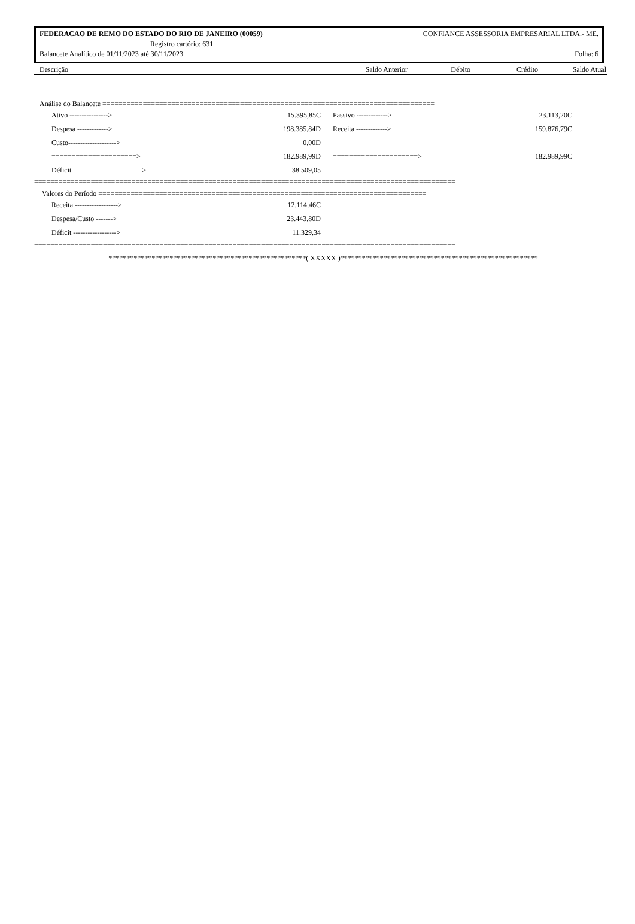FEDERACAO DE REMO DO ESTADO DO RIO DE JANEIRO (00059) CONFIANCE ASSESSORIA EMPRESARIAL LTDA.- ME.
Registro cartório: 631
Balancete Analítico de 01/11/2023 até 30/11/2023 Folha: 6
Descrição Saldo Anterior Débito Crédito Saldo Atual
Análise do Balancete ==================================================================================
| | Ativo ----------------> | 15.395,85C | | Passivo -------------> | 23.113,20C |
| | Despesa -------------> | 198.385,84D | | Receita -------------> | 159.876,79C |
| | Custo--------------------> | 0,00D | | | |
| | =====================> | 182.989,99D | | =====================> | 182.989,99C |
| | Déficit =================> | 38.509,05 | | | |
========================================================================================================
Valores do Período =================================================================================
| | Receita ------------------> | 12.114,46C |
| | Despesa/Custo -------> | 23.443,80D |
| | Déficit ------------------> | 11.329,34 |
========================================================================================================
*******************************************************( XXXXX )*******************************************************